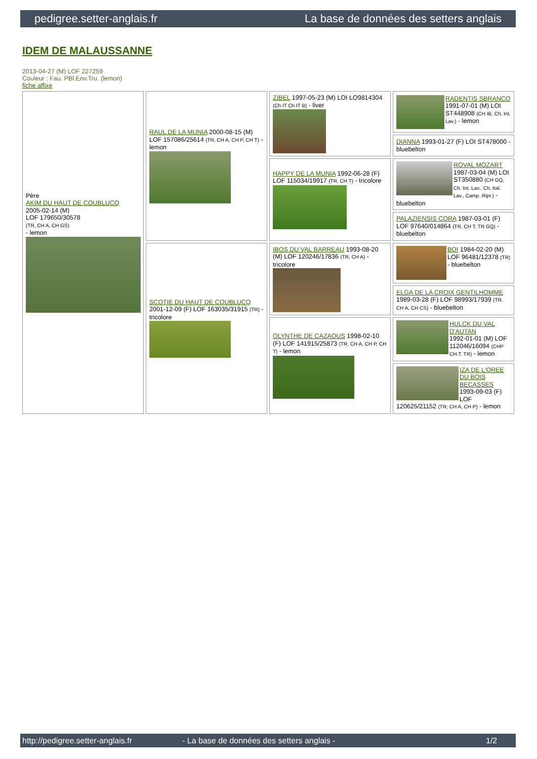pedigree.setter-anglais.fr La base de données des setters anglais
IDEM DE MALAUSSANNE
2013-04-27 (M) LOF 227259
Couleur : Fau. PBl.Env.Tru. (lemon)
fiche affixe
| Père AKIM DU HAUT DE COUBLUCQ 2005-02-14 (M) LOF 179650/30578 (TR, CH A, CH GS) - lemon | RAUL DE LA MUNIA 2000-08-15 (M) LOF 157086/25614 (TR, CH A, CH P, CH T) - lemon | ZIBEL 1997-05-23 (M) LOI LO9814304 (Ch IT Ch IT B) - liver | RADENTIS SBRANCO 1991-07-01 (M) LOI ST448908 (CH IB, Ch. Int. Lav.) - lemon |
| | | | DIANNA 1993-01-27 (F) LOI ST478000 - bluebelton |
| | | HAPPY DE LA MUNIA 1992-06-28 (F) LOF 115034/19917 (TR, CH T) - tricolore | ROVAL MOZART 1987-03-04 (M) LOI ST350880 (CH GQ, Ch. Int. Lav., Ch. Ital. Lav., Camp. Ripr.) - bluebelton |
| | | | PALAZIENSIS CORA 1987-03-01 (F) LOF 97640/014864 (TR, CH T, TR GQ) - bluebelton |
| | SCOTIE DU HAUT DE COUBLUCQ 2001-12-09 (F) LOF 163035/31915 (TR) - tricolore | IBOS DU VAL BARREAU 1993-08-20 (M) LOF 120246/17836 (TR, CH A) - tricolore | BOI 1984-02-20 (M) LOF 96481/12378 (TR) - bluebelton |
| | | | ELGA DE LA CROIX GENTILHOMME 1989-03-28 (F) LOF 98993/17939 (TR, CH A, CH CS) - bluebelton |
| | | OLYNTHE DE CAZAOUS 1998-02-10 (F) LOF 141915/25873 (TR, CH A, CH P, CH T) - lemon | HULCK DU VAL D'AUTAN 1992-01-01 (M) LOF 112046/16094 (CHP CH.T. TR) - lemon |
| | | | IZA DE L'OREE DU BOIS BECASSES 1993-09-03 (F) LOF 120625/21152 (TR, CH A, CH P) - lemon |
http://pedigree.setter-anglais.fr - La base de données des setters anglais - 1/2